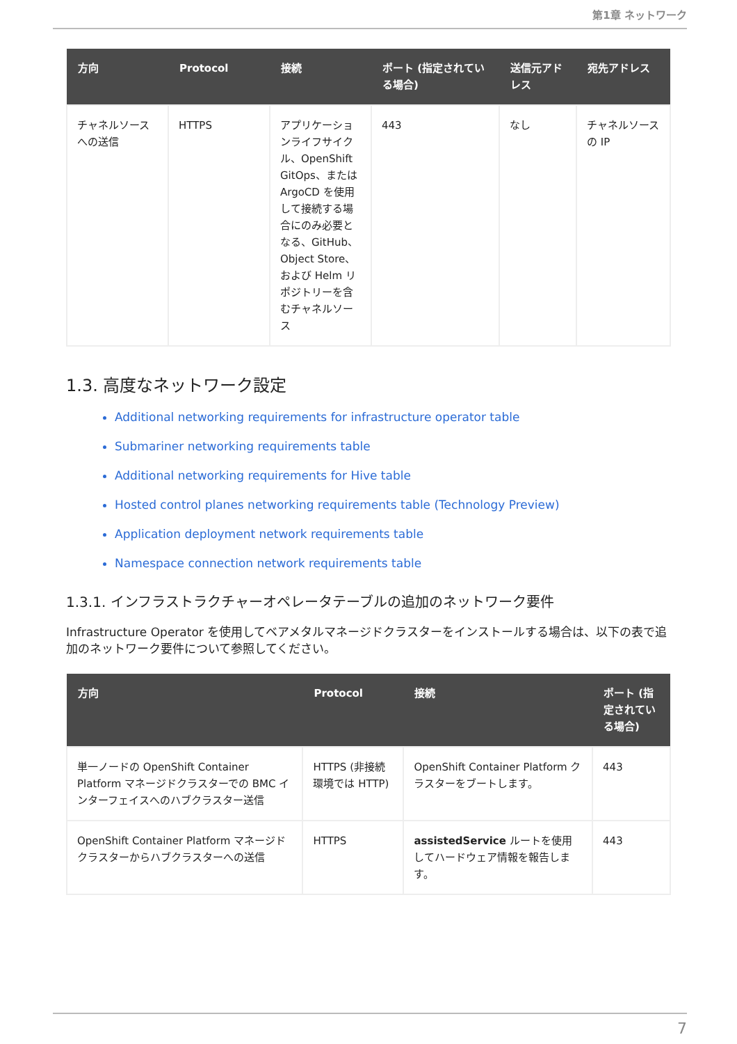第1章 ネットワーク
| 方向 | Protocol | 接続 | ポート (指定されている場合) | 送信元アドレス | 宛先アドレス |
| --- | --- | --- | --- | --- | --- |
| チャネルソースへの送信 | HTTPS | アプリケーションライフサイクル、OpenShift GitOps、または ArgoCD を使用して接続する場合にのみ必要となる、GitHub、Object Store、および Helm リポジトリーを含むチャネルソース | 443 | なし | チャネルソースの IP |
1.3. 高度なネットワーク設定
Additional networking requirements for infrastructure operator table
Submariner networking requirements table
Additional networking requirements for Hive table
Hosted control planes networking requirements table (Technology Preview)
Application deployment network requirements table
Namespace connection network requirements table
1.3.1. インフラストラクチャーオペレータテーブルの追加のネットワーク要件
Infrastructure Operator を使用してベアメタルマネージドクラスターをインストールする場合は、以下の表で追加のネットワーク要件について参照してください。
| 方向 | Protocol | 接続 | ポート (指定されている場合) |
| --- | --- | --- | --- |
| 単一ノードの OpenShift Container Platform マネージドクラスターでの BMC インターフェイスへのハブクラスター送信 | HTTPS (非接続環境では HTTP) | OpenShift Container Platform クラスターをブートします。 | 443 |
| OpenShift Container Platform マネージドクラスターからハブクラスターへの送信 | HTTPS | assistedService ルートを使用してハードウェア情報を報告します。 | 443 |
7